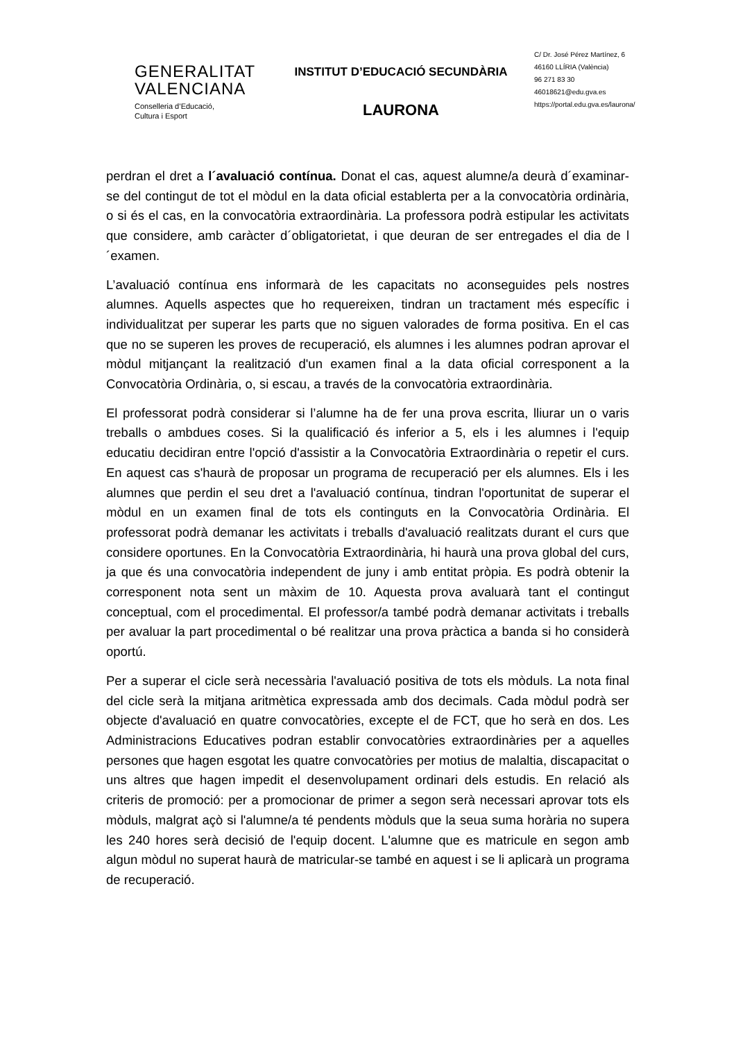GENERALITAT
VALENCIANA
Conselleria d’Educació,
Cultura i Esport
INSTITUT D’EDUCACIÓ SECUNDÀRIA
LAURONA
C/ Dr. José Pérez Martínez, 6
46160 LLÍRIA (València)
96 271 83 30
46018621@edu.gva.es
https://portal.edu.gva.es/laurona/
perdran el dret a l´avaluació contínua. Donat el cas, aquest alumne/a deurà d´examinar-se del contingut de tot el mòdul en la data oficial establerta per a la convocatòria ordinària, o si és el cas, en la convocatòria extraordinària. La professora podrà estipular les activitats que considere, amb caràcter d´obligatorietat, i que deuran de ser entregades el dia de l´examen.
L’avaluació contínua ens informarà de les capacitats no aconseguides pels nostres alumnes. Aquells aspectes que ho requereixen, tindran un tractament més específic i individualitzat per superar les parts que no siguen valorades de forma positiva. En el cas que no se superen les proves de recuperació, els alumnes i les alumnes podran aprovar el mòdul mitjançant la realització d'un examen final a la data oficial corresponent a la Convocatòria Ordinària, o, si escau, a través de la convocatòria extraordinària.
El professorat podrà considerar si l’alumne ha de fer una prova escrita, lliurar un o varis treballs o ambdues coses. Si la qualificació és inferior a 5, els i les alumnes i l'equip educatiu decidiran entre l'opció d'assistir a la Convocatòria Extraordinària o repetir el curs. En aquest cas s'haurà de proposar un programa de recuperació per els alumnes. Els i les alumnes que perdin el seu dret a l'avaluació contínua, tindran l'oportunitat de superar el mòdul en un examen final de tots els continguts en la Convocatòria Ordinària. El professorat podrà demanar les activitats i treballs d'avaluació realitzats durant el curs que considere oportunes. En la Convocatòria Extraordinària, hi haurà una prova global del curs, ja que és una convocatòria independent de juny i amb entitat pròpia. Es podrà obtenir la corresponent nota sent un màxim de 10. Aquesta prova avaluarà tant el contingut conceptual, com el procedimental. El professor/a també podrà demanar activitats i treballs per avaluar la part procedimental o bé realitzar una prova pràctica a banda si ho considerà oportú.
Per a superar el cicle serà necessària l'avaluació positiva de tots els mòduls. La nota final del cicle serà la mitjana aritmètica expressada amb dos decimals. Cada mòdul podrà ser objecte d'avaluació en quatre convocatòries, excepte el de FCT, que ho serà en dos. Les Administracions Educatives podran establir convocatòries extraordinàries per a aquelles persones que hagen esgotat les quatre convocatòries per motius de malaltia, discapacitat o uns altres que hagen impedit el desenvolupament ordinari dels estudis. En relació als criteris de promoció: per a promocionar de primer a segon serà necessari aprovar tots els mòduls, malgrat açò si l'alumne/a té pendents mòduls que la seua suma horària no supera les 240 hores serà decisió de l'equip docent. L'alumne que es matricule en segon amb algun mòdul no superat haurà de matricular-se també en aquest i se li aplicarà un programa de recuperació.